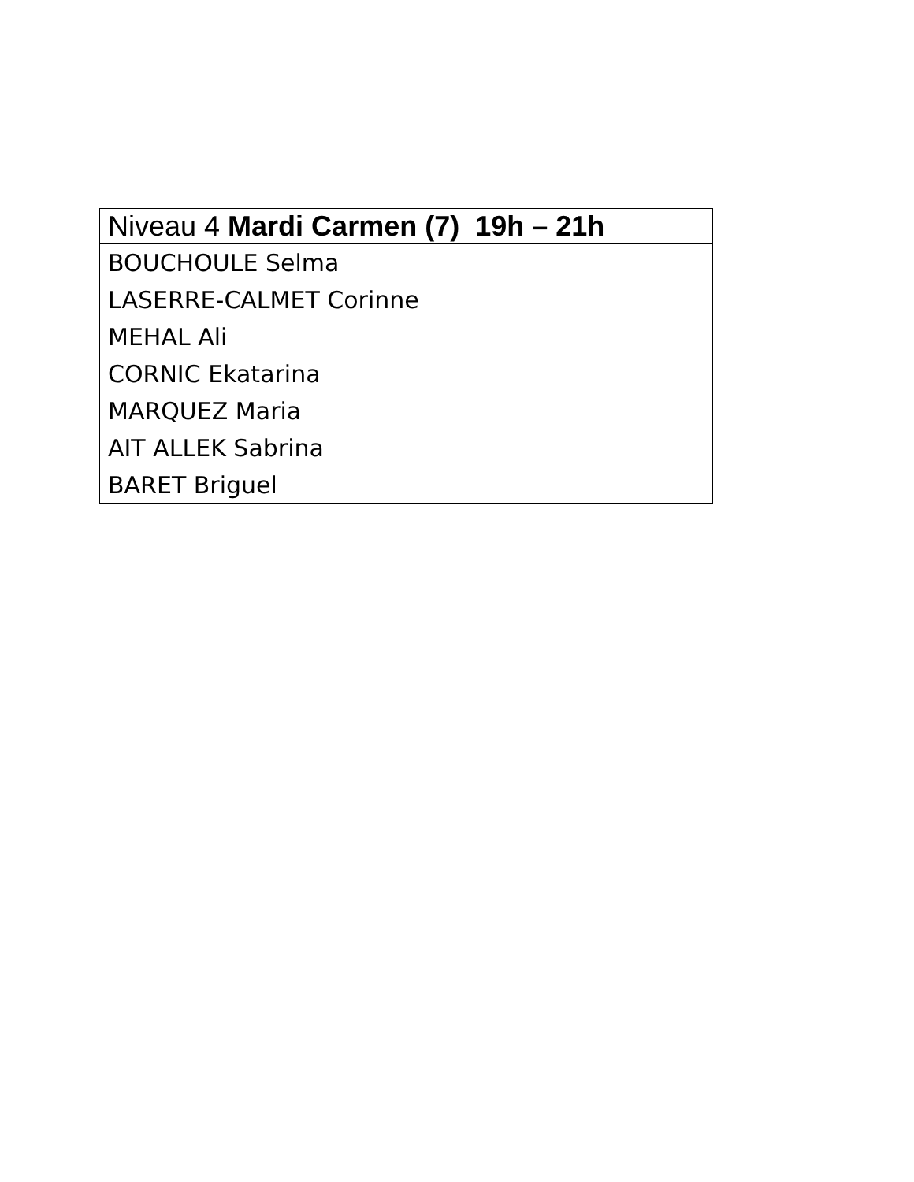| Niveau 4 Mardi Carmen (7) 19h – 21h |
| --- |
| BOUCHOULE Selma |
| LASERRE-CALMET Corinne |
| MEHAL Ali |
| CORNIC Ekatarina |
| MARQUEZ Maria |
| AIT ALLEK Sabrina |
| BARET Briguel |